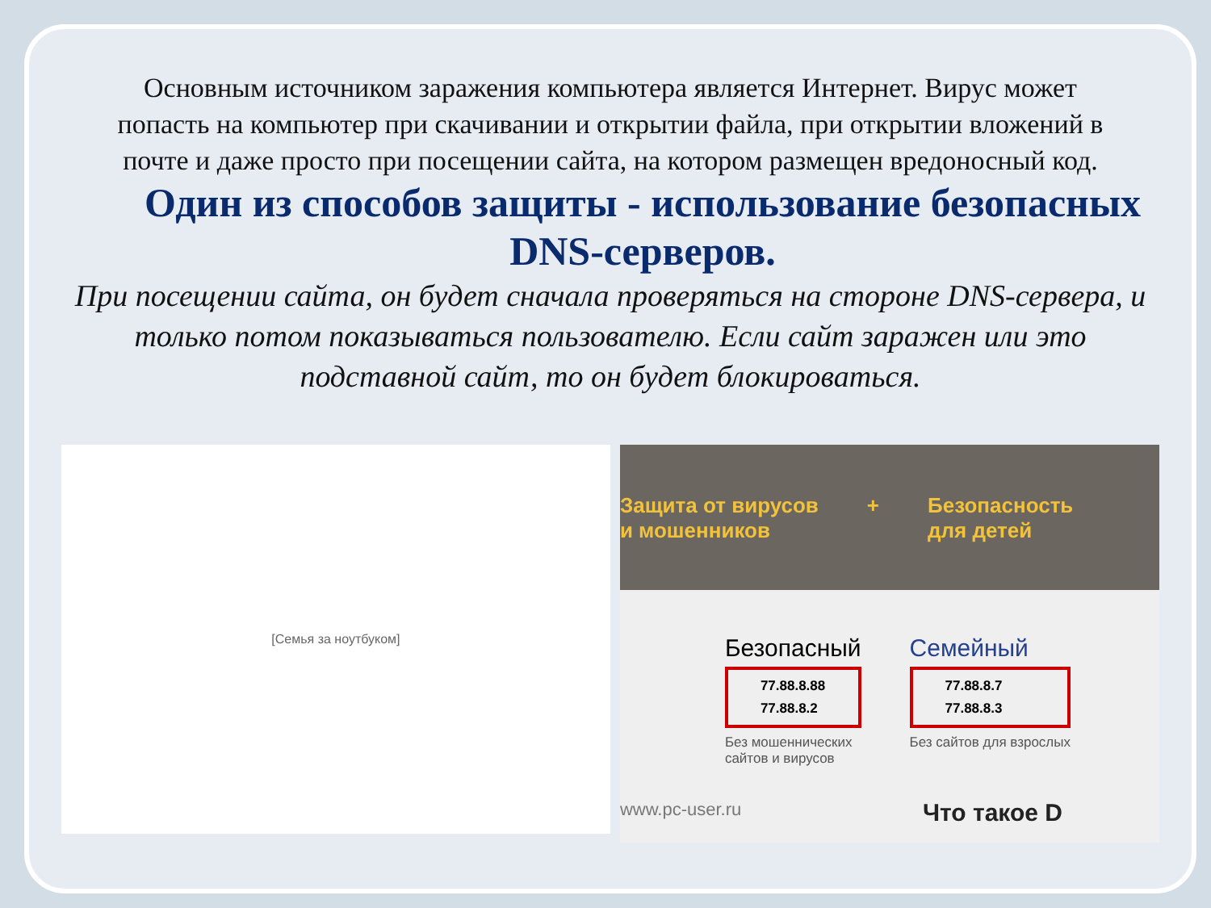Основным источником заражения компьютера является Интернет. Вирус может попасть на компьютер при скачивании и открытии файла, при открытии вложений в почте и даже просто при посещении сайта, на котором размещен вредоносный код.
Один из способов защиты - использование безопасных DNS-серверов.
При посещении сайта, он будет сначала проверяться на стороне DNS-сервера, и только потом показываться пользователю. Если сайт заражен или это подставной сайт, то он будет блокироваться.
[Семья за ноутбуком]
Защита от вирусов
и мошенников
+ Безопасность
для детей
Безопасный
77.88.8.88
77.88.8.2
Без мошеннических
сайтов и вирусов
Семейный
77.88.8.7
77.88.8.3
Без сайтов для взрослых
www.pc-user.ru Что такое D